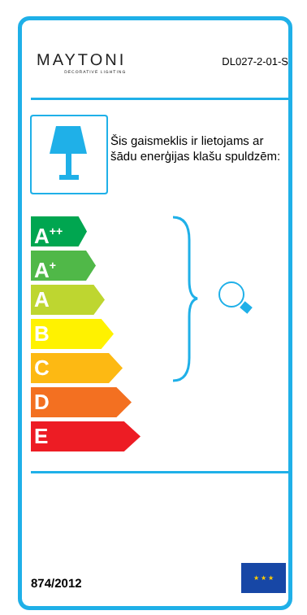MAYTONI
DECORATIVE LIGHTING
DL027-2-01-S
Šis gaismeklis ir lietojams ar šādu enerģijas klašu spuldzēm:
A<sup>++</sup>
A<sup>+</sup>
A
B
C
D
E
874/2012
★ ★ ★